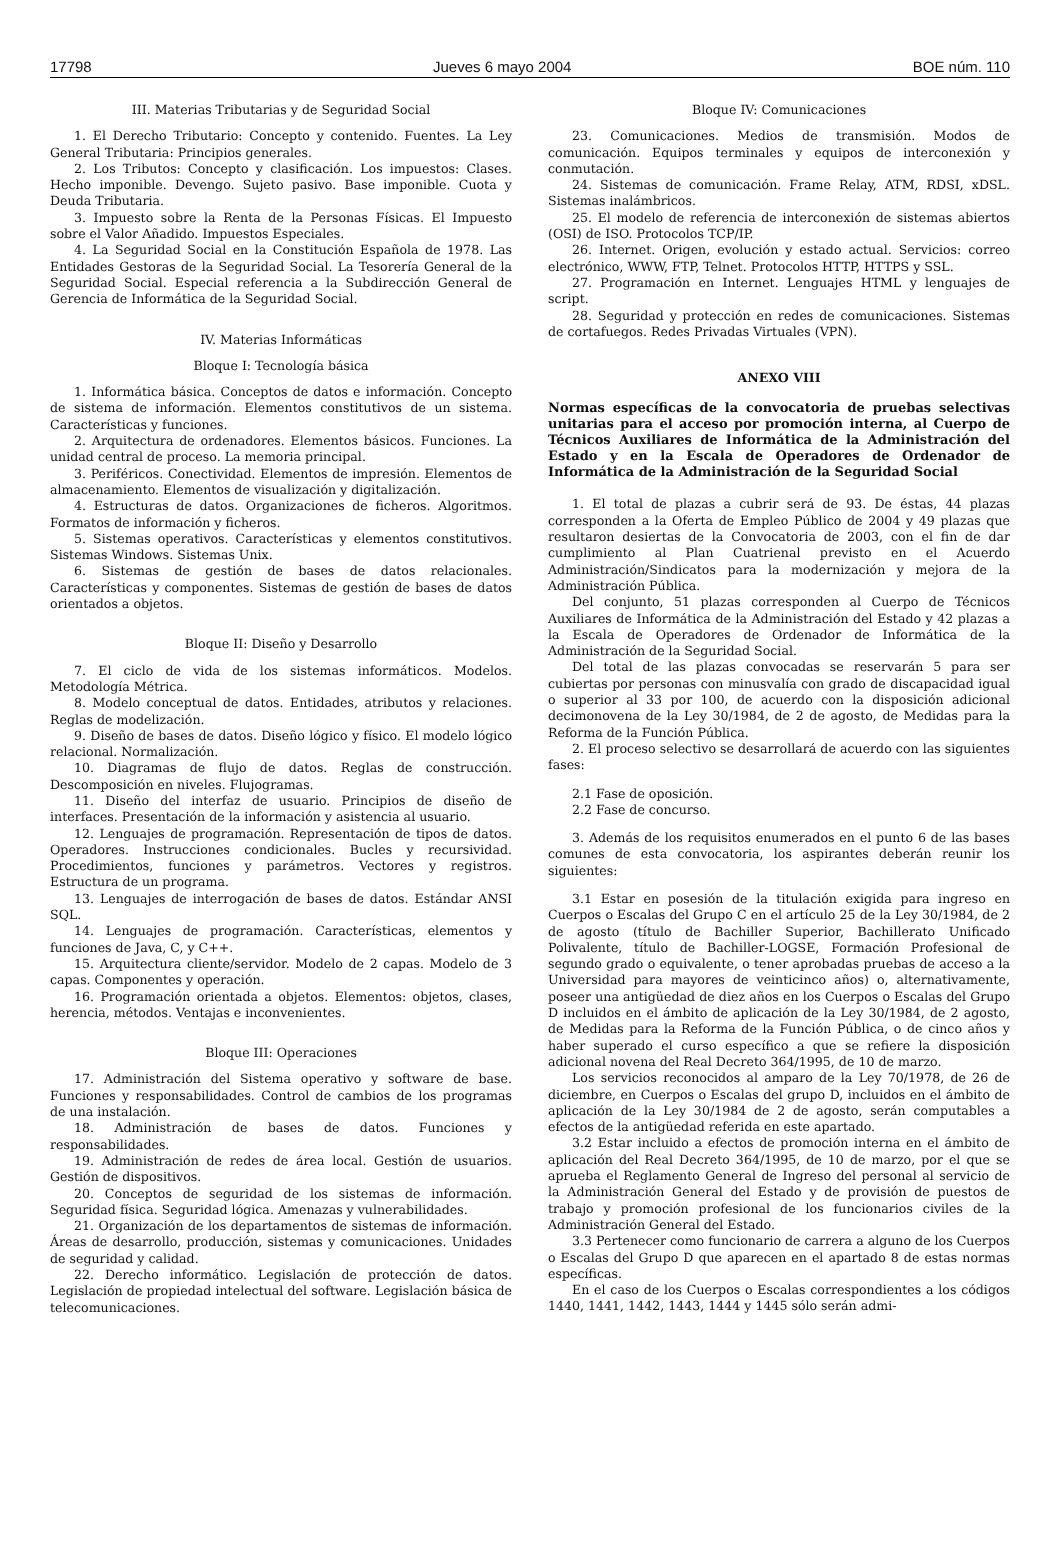17798 Jueves 6 mayo 2004 BOE núm. 110
III. Materias Tributarias y de Seguridad Social
1. El Derecho Tributario: Concepto y contenido. Fuentes. La Ley General Tributaria: Principios generales.
2. Los Tributos: Concepto y clasificación. Los impuestos: Clases. Hecho imponible. Devengo. Sujeto pasivo. Base imponible. Cuota y Deuda Tributaria.
3. Impuesto sobre la Renta de la Personas Físicas. El Impuesto sobre el Valor Añadido. Impuestos Especiales.
4. La Seguridad Social en la Constitución Española de 1978. Las Entidades Gestoras de la Seguridad Social. La Tesorería General de la Seguridad Social. Especial referencia a la Subdirección General de Gerencia de Informática de la Seguridad Social.
IV. Materias Informáticas
Bloque I: Tecnología básica
1. Informática básica. Conceptos de datos e información. Concepto de sistema de información. Elementos constitutivos de un sistema. Características y funciones.
2. Arquitectura de ordenadores. Elementos básicos. Funciones. La unidad central de proceso. La memoria principal.
3. Periféricos. Conectividad. Elementos de impresión. Elementos de almacenamiento. Elementos de visualización y digitalización.
4. Estructuras de datos. Organizaciones de ficheros. Algoritmos. Formatos de información y ficheros.
5. Sistemas operativos. Características y elementos constitutivos. Sistemas Windows. Sistemas Unix.
6. Sistemas de gestión de bases de datos relacionales. Características y componentes. Sistemas de gestión de bases de datos orientados a objetos.
Bloque II: Diseño y Desarrollo
7. El ciclo de vida de los sistemas informáticos. Modelos. Metodología Métrica.
8. Modelo conceptual de datos. Entidades, atributos y relaciones. Reglas de modelización.
9. Diseño de bases de datos. Diseño lógico y físico. El modelo lógico relacional. Normalización.
10. Diagramas de flujo de datos. Reglas de construcción. Descomposición en niveles. Flujogramas.
11. Diseño del interfaz de usuario. Principios de diseño de interfaces. Presentación de la información y asistencia al usuario.
12. Lenguajes de programación. Representación de tipos de datos. Operadores. Instrucciones condicionales. Bucles y recursividad. Procedimientos, funciones y parámetros. Vectores y registros. Estructura de un programa.
13. Lenguajes de interrogación de bases de datos. Estándar ANSI SQL.
14. Lenguajes de programación. Características, elementos y funciones de Java, C, y C++.
15. Arquitectura cliente/servidor. Modelo de 2 capas. Modelo de 3 capas. Componentes y operación.
16. Programación orientada a objetos. Elementos: objetos, clases, herencia, métodos. Ventajas e inconvenientes.
Bloque III: Operaciones
17. Administración del Sistema operativo y software de base. Funciones y responsabilidades. Control de cambios de los programas de una instalación.
18. Administración de bases de datos. Funciones y responsabilidades.
19. Administración de redes de área local. Gestión de usuarios. Gestión de dispositivos.
20. Conceptos de seguridad de los sistemas de información. Seguridad física. Seguridad lógica. Amenazas y vulnerabilidades.
21. Organización de los departamentos de sistemas de información. Áreas de desarrollo, producción, sistemas y comunicaciones. Unidades de seguridad y calidad.
22. Derecho informático. Legislación de protección de datos. Legislación de propiedad intelectual del software. Legislación básica de telecomunicaciones.
Bloque IV: Comunicaciones
23. Comunicaciones. Medios de transmisión. Modos de comunicación. Equipos terminales y equipos de interconexión y conmutación.
24. Sistemas de comunicación. Frame Relay, ATM, RDSI, xDSL. Sistemas inalámbricos.
25. El modelo de referencia de interconexión de sistemas abiertos (OSI) de ISO. Protocolos TCP/IP.
26. Internet. Origen, evolución y estado actual. Servicios: correo electrónico, WWW, FTP, Telnet. Protocolos HTTP, HTTPS y SSL.
27. Programación en Internet. Lenguajes HTML y lenguajes de script.
28. Seguridad y protección en redes de comunicaciones. Sistemas de cortafuegos. Redes Privadas Virtuales (VPN).
ANEXO VIII
Normas específicas de la convocatoria de pruebas selectivas unitarias para el acceso por promoción interna, al Cuerpo de Técnicos Auxiliares de Informática de la Administración del Estado y en la Escala de Operadores de Ordenador de Informática de la Administración de la Seguridad Social
1. El total de plazas a cubrir será de 93. De éstas, 44 plazas corresponden a la Oferta de Empleo Público de 2004 y 49 plazas que resultaron desiertas de la Convocatoria de 2003, con el fin de dar cumplimiento al Plan Cuatrienal previsto en el Acuerdo Administración/Sindicatos para la modernización y mejora de la Administración Pública.
Del conjunto, 51 plazas corresponden al Cuerpo de Técnicos Auxiliares de Informática de la Administración del Estado y 42 plazas a la Escala de Operadores de Ordenador de Informática de la Administración de la Seguridad Social.
Del total de las plazas convocadas se reservarán 5 para ser cubiertas por personas con minusvalía con grado de discapacidad igual o superior al 33 por 100, de acuerdo con la disposición adicional decimonovena de la Ley 30/1984, de 2 de agosto, de Medidas para la Reforma de la Función Pública.
2. El proceso selectivo se desarrollará de acuerdo con las siguientes fases:
2.1 Fase de oposición.
2.2 Fase de concurso.
3. Además de los requisitos enumerados en el punto 6 de las bases comunes de esta convocatoria, los aspirantes deberán reunir los siguientes:
3.1 Estar en posesión de la titulación exigida para ingreso en Cuerpos o Escalas del Grupo C en el artículo 25 de la Ley 30/1984, de 2 de agosto (título de Bachiller Superior, Bachillerato Unificado Polivalente, título de Bachiller-LOGSE, Formación Profesional de segundo grado o equivalente, o tener aprobadas pruebas de acceso a la Universidad para mayores de veinticinco años) o, alternativamente, poseer una antigüedad de diez años en los Cuerpos o Escalas del Grupo D incluidos en el ámbito de aplicación de la Ley 30/1984, de 2 agosto, de Medidas para la Reforma de la Función Pública, o de cinco años y haber superado el curso específico a que se refiere la disposición adicional novena del Real Decreto 364/1995, de 10 de marzo.
Los servicios reconocidos al amparo de la Ley 70/1978, de 26 de diciembre, en Cuerpos o Escalas del grupo D, incluidos en el ámbito de aplicación de la Ley 30/1984 de 2 de agosto, serán computables a efectos de la antigüedad referida en este apartado.
3.2 Estar incluido a efectos de promoción interna en el ámbito de aplicación del Real Decreto 364/1995, de 10 de marzo, por el que se aprueba el Reglamento General de Ingreso del personal al servicio de la Administración General del Estado y de provisión de puestos de trabajo y promoción profesional de los funcionarios civiles de la Administración General del Estado.
3.3 Pertenecer como funcionario de carrera a alguno de los Cuerpos o Escalas del Grupo D que aparecen en el apartado 8 de estas normas específicas.
En el caso de los Cuerpos o Escalas correspondientes a los códigos 1440, 1441, 1442, 1443, 1444 y 1445 sólo serán admi-